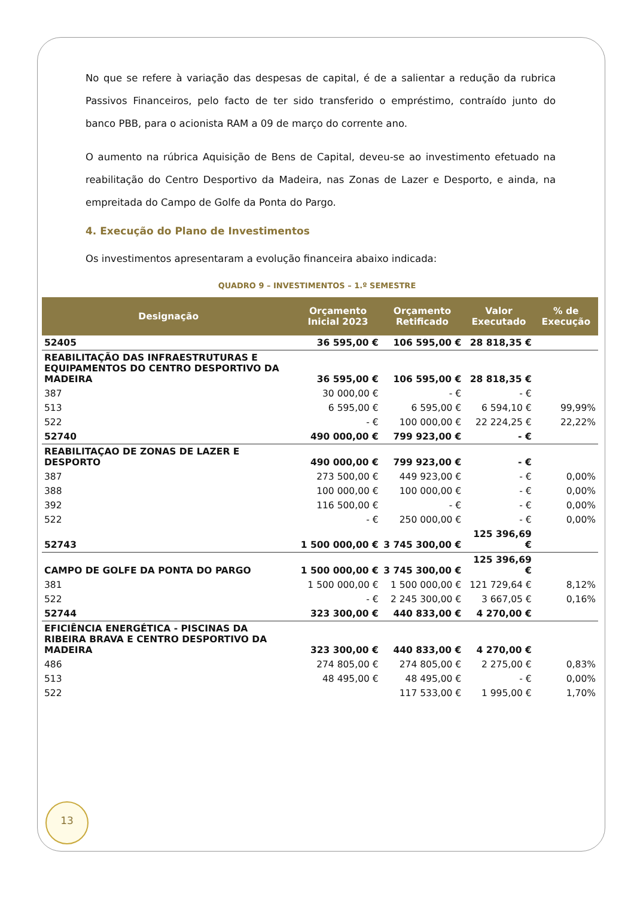No que se refere à variação das despesas de capital, é de a salientar a redução da rubrica Passivos Financeiros, pelo facto de ter sido transferido o empréstimo, contraído junto do banco PBB, para o acionista RAM a 09 de março do corrente ano.
O aumento na rúbrica Aquisição de Bens de Capital, deveu-se ao investimento efetuado na reabilitação do Centro Desportivo da Madeira, nas Zonas de Lazer e Desporto, e ainda, na empreitada do Campo de Golfe da Ponta do Pargo.
4. Execução do Plano de Investimentos
Os investimentos apresentaram a evolução financeira abaixo indicada:
QUADRO 9 – INVESTIMENTOS – 1.º SEMESTRE
| Designação | Orçamento Inicial 2023 | Orçamento Retificado | Valor Executado | % de Execução |
| --- | --- | --- | --- | --- |
| 52405 | 36 595,00 € | 106 595,00 € | 28 818,35 € | |
| REABILITAÇÃO DAS INFRAESTRUTURAS E EQUIPAMENTOS DO CENTRO DESPORTIVO DA MADEIRA | 36 595,00 € | 106 595,00 € | 28 818,35 € | |
| 387 | 30 000,00 € | - € | - € | |
| 513 | 6 595,00 € | 6 595,00 € | 6 594,10 € | 99,99% |
| 522 | - € | 100 000,00 € | 22 224,25 € | 22,22% |
| 52740 | 490 000,00 € | 799 923,00 € | - € | |
| REABILITAÇAO DE ZONAS DE LAZER E DESPORTO | 490 000,00 € | 799 923,00 € | - € | |
| 387 | 273 500,00 € | 449 923,00 € | - € | 0,00% |
| 388 | 100 000,00 € | 100 000,00 € | - € | 0,00% |
| 392 | 116 500,00 € | - € | - € | 0,00% |
| 522 | - € | 250 000,00 € | - € | 0,00% |
| 52743 | 1 500 000,00 € | 3 745 300,00 € | 125 396,69 € | |
| CAMPO DE GOLFE DA PONTA DO PARGO | 1 500 000,00 € | 3 745 300,00 € | 125 396,69 € | |
| 381 | 1 500 000,00 € | 1 500 000,00 € | 121 729,64 € | 8,12% |
| 522 | - € | 2 245 300,00 € | 3 667,05 € | 0,16% |
| 52744 | 323 300,00 € | 440 833,00 € | 4 270,00 € | |
| EFICIÊNCIA ENERGÉTICA - PISCINAS DA RIBEIRA BRAVA E CENTRO DESPORTIVO DA MADEIRA | 323 300,00 € | 440 833,00 € | 4 270,00 € | |
| 486 | 274 805,00 € | 274 805,00 € | 2 275,00 € | 0,83% |
| 513 | 48 495,00 € | 48 495,00 € | - € | 0,00% |
| 522 | | 117 533,00 € | 1 995,00 € | 1,70% |
13